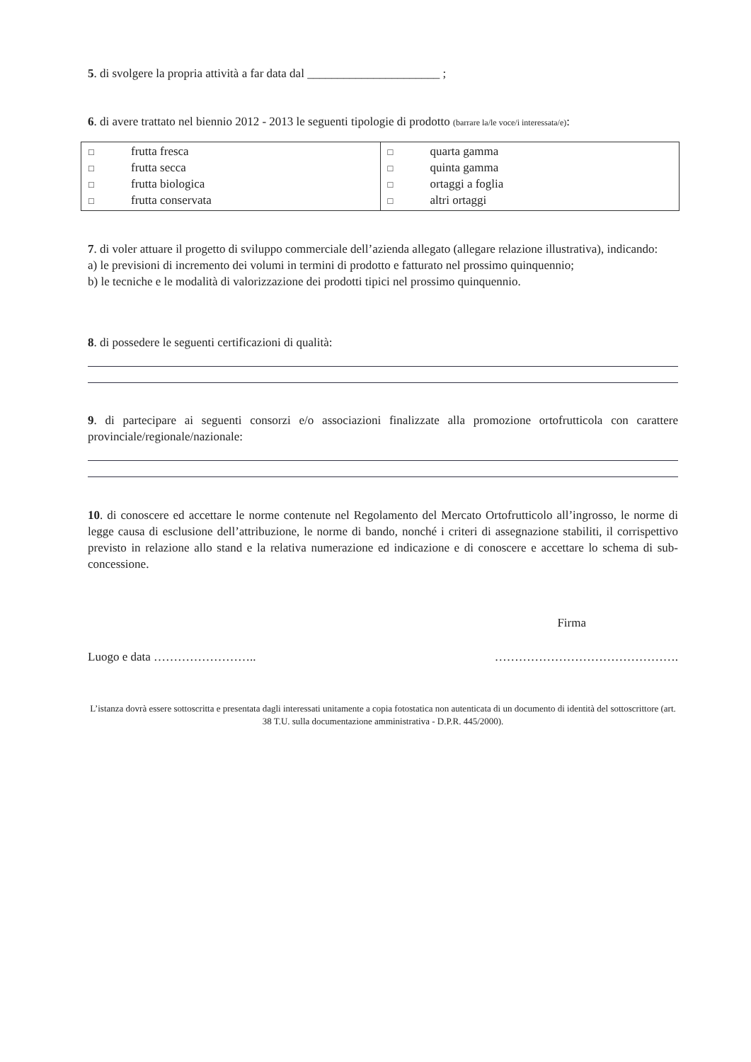5. di svolgere la propria attività a far data dal ______________________ ;
6. di avere trattato nel biennio 2012 - 2013 le seguenti tipologie di prodotto (barrare la/le voce/i interessata/e):
| □ frutta fresca □ frutta secca □ frutta biologica □ frutta conservata | □ quarta gamma □ quinta gamma □ ortaggi a foglia □ altri ortaggi |
7. di voler attuare il progetto di sviluppo commerciale dell’azienda allegato (allegare relazione illustrativa), indicando:
a) le previsioni di incremento dei volumi in termini di prodotto e fatturato nel prossimo quinquennio;
b) le tecniche e le modalità di valorizzazione dei prodotti tipici nel prossimo quinquennio.
8. di possedere le seguenti certificazioni di qualità:
9. di partecipare ai seguenti consorzi e/o associazioni finalizzate alla promozione ortofrutticola con carattere provinciale/regionale/nazionale:
10. di conoscere ed accettare le norme contenute nel Regolamento del Mercato Ortofrutticolo all’ingrosso, le norme di legge causa di esclusione dell’attribuzione, le norme di bando, nonché i criteri di assegnazione stabiliti, il corrispettivo previsto in relazione allo stand e la relativa numerazione ed indicazione e di conoscere e accettare lo schema di sub-concessione.
Firma
Luogo e data …………………….. ……………………………………….
L’istanza dovrà essere sottoscritta e presentata dagli interessati unitamente a copia fotostatica non autenticata di un documento di identità del sottoscrittore (art. 38 T.U. sulla documentazione amministrativa - D.P.R. 445/2000).